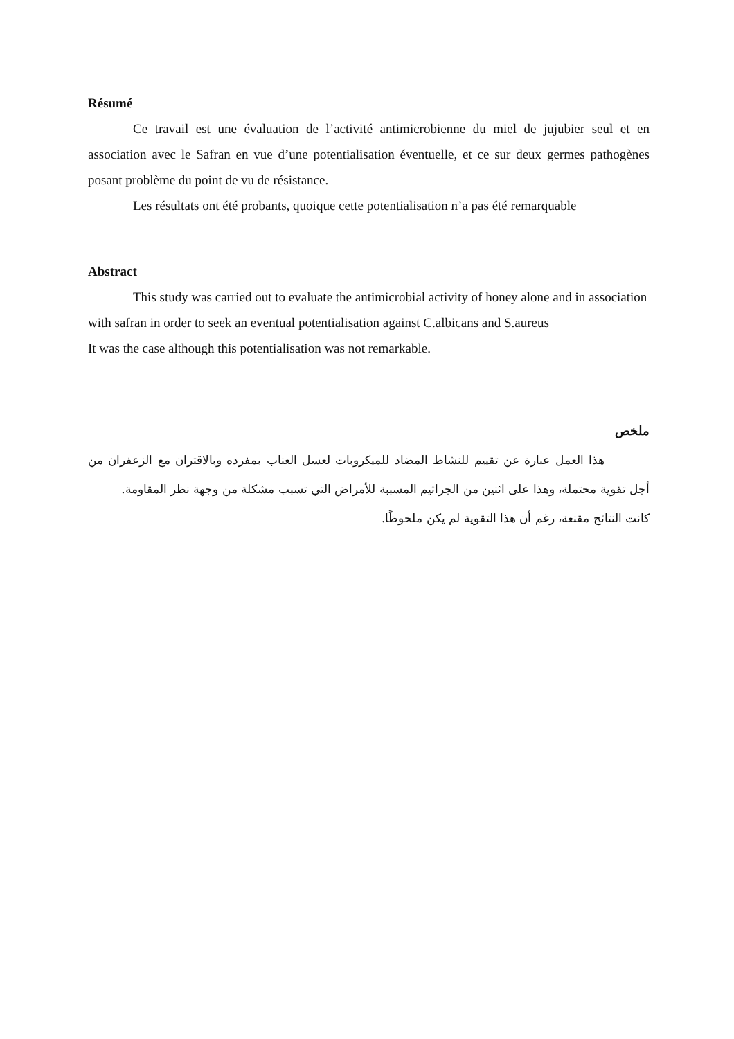Résumé
Ce travail est une évaluation de l’activité antimicrobienne du miel de jujubier seul et en association avec le Safran en vue d’une potentialisation éventuelle, et ce sur deux germes pathogènes posant problème du point de vu de résistance.
Les résultats ont été probants, quoique cette potentialisation n’a pas été remarquable
Abstract
This study was carried out to evaluate the antimicrobial activity of honey alone and in association with safran in order to seek an eventual potentialisation against C.albicans and S.aureus
It was the case although this potentialisation was not remarkable.
ملخص
هذا العمل عبارة عن تقييم للنشاط المضاد للميكروبات لعسل العناب بمفرده وبالاقتران مع الزعفران من أجل تقوية محتملة، وهذا على اثنين من الجراثيم المسببة للأمراض التي تسبب مشكلة من وجهة نظر المقاومة.
كانت النتائج مقنعة، رغم أن هذا التقوية لم يكن ملحوظًا.